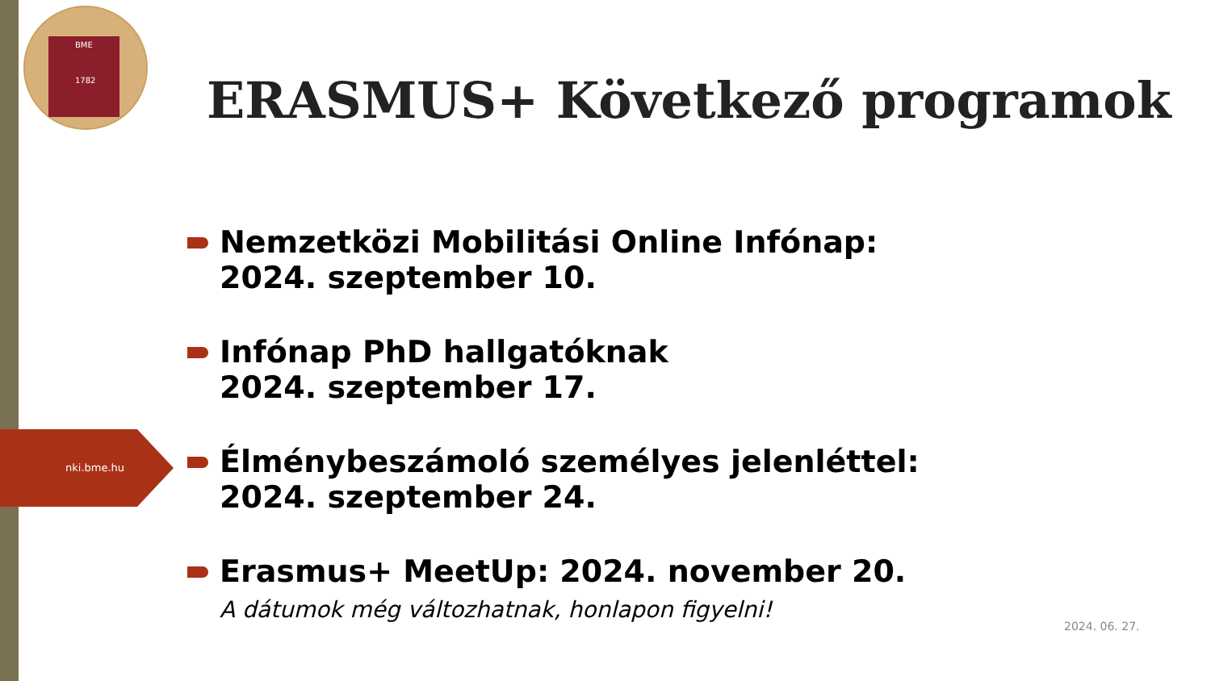BME
1782
ERASMUS+ Következő programok
nki.bme.hu
Nemzetközi Mobilitási Online Infónap:
2024. szeptember 10.
Infónap PhD hallgatóknak
2024. szeptember 17.
Élménybeszámoló személyes jelenléttel:
2024. szeptember 24.
Erasmus+ MeetUp: 2024. november 20.
A dátumok még változhatnak, honlapon figyelni!
2024. 06. 27.